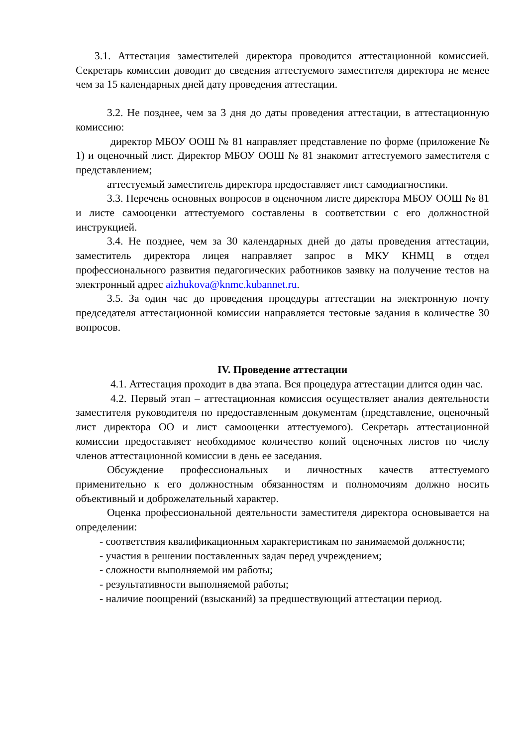3.1. Аттестация заместителей директора проводится аттестационной комиссией. Секретарь комиссии доводит до сведения аттестуемого заместителя директора не менее чем за 15 календарных дней дату проведения аттестации.
3.2. Не позднее, чем за 3 дня до даты проведения аттестации, в аттестационную комиссию:
директор МБОУ ООШ № 81 направляет представление по форме (приложение № 1) и оценочный лист. Директор МБОУ ООШ № 81 знакомит аттестуемого заместителя с представлением;
аттестуемый заместитель директора предоставляет лист самодиагностики.
3.3. Перечень основных вопросов в оценочном листе директора МБОУ ООШ № 81 и листе самооценки аттестуемого составлены в соответствии с его должностной инструкцией.
3.4. Не позднее, чем за 30 календарных дней до даты проведения аттестации, заместитель директора лицея направляет запрос в МКУ КНМЦ в отдел профессионального развития педагогических работников заявку на получение тестов на электронный адрес aizhukova@knmc.kubannet.ru.
3.5. За один час до проведения процедуры аттестации на электронную почту председателя аттестационной комиссии направляется тестовые задания в количестве 30 вопросов.
IV. Проведение аттестации
4.1. Аттестация проходит в два этапа. Вся процедура аттестации длится один час.
4.2. Первый этап – аттестационная комиссия осуществляет анализ деятельности заместителя руководителя по предоставленным документам (представление, оценочный лист директора ОО и лист самооценки аттестуемого). Секретарь аттестационной комиссии предоставляет необходимое количество копий оценочных листов по числу членов аттестационной комиссии в день ее заседания.
Обсуждение профессиональных и личностных качеств аттестуемого применительно к его должностным обязанностям и полномочиям должно носить объективный и доброжелательный характер.
Оценка профессиональной деятельности заместителя директора основывается на определении:
- соответствия квалификационным характеристикам по занимаемой должности;
- участия в решении поставленных задач перед учреждением;
- сложности выполняемой им работы;
- результативности выполняемой работы;
- наличие поощрений (взысканий) за предшествующий аттестации период.